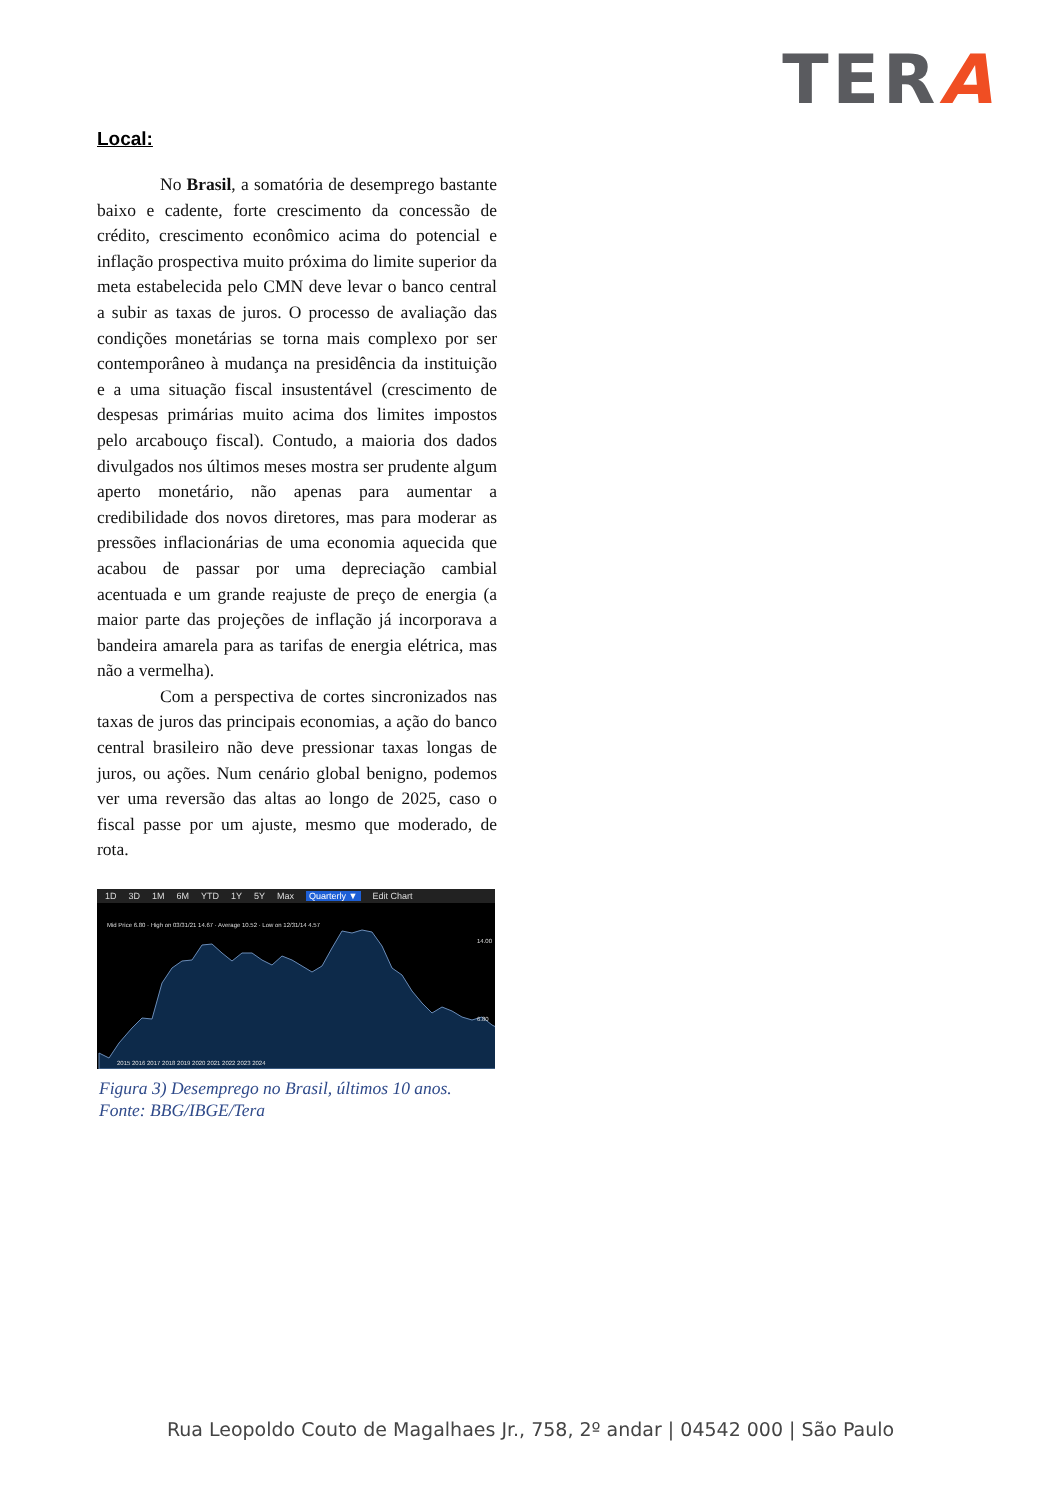TERA
Local:
No Brasil, a somatória de desemprego bastante baixo e cadente, forte crescimento da concessão de crédito, crescimento econômico acima do potencial e inflação prospectiva muito próxima do limite superior da meta estabelecida pelo CMN deve levar o banco central a subir as taxas de juros. O processo de avaliação das condições monetárias se torna mais complexo por ser contemporâneo à mudança na presidência da instituição e a uma situação fiscal insustentável (crescimento de despesas primárias muito acima dos limites impostos pelo arcabouço fiscal). Contudo, a maioria dos dados divulgados nos últimos meses mostra ser prudente algum aperto monetário, não apenas para aumentar a credibilidade dos novos diretores, mas para moderar as pressões inflacionárias de uma economia aquecida que acabou de passar por uma depreciação cambial acentuada e um grande reajuste de preço de energia (a maior parte das projeções de inflação já incorporava a bandeira amarela para as tarifas de energia elétrica, mas não a vermelha).
Com a perspectiva de cortes sincronizados nas taxas de juros das principais economias, a ação do banco central brasileiro não deve pressionar taxas longas de juros, ou ações. Num cenário global benigno, podemos ver uma reversão das altas ao longo de 2025, caso o fiscal passe por um ajuste, mesmo que moderado, de rota.
1D 3D 1M 6M YTD 1Y 5Y Max Quarterly ▼ Edit Chart
Mid Price 6.80 · High on 03/31/21 14.67 · Average 10.52 · Low on 12/31/14 4.57
14.00
6.80
2015 2016 2017 2018 2019 2020 2021 2022 2023 2024
Figura 3) Desemprego no Brasil, últimos 10 anos. Fonte: BBG/IBGE/Tera
Rua Leopoldo Couto de Magalhaes Jr., 758, 2º andar | 04542 000 | São Paulo